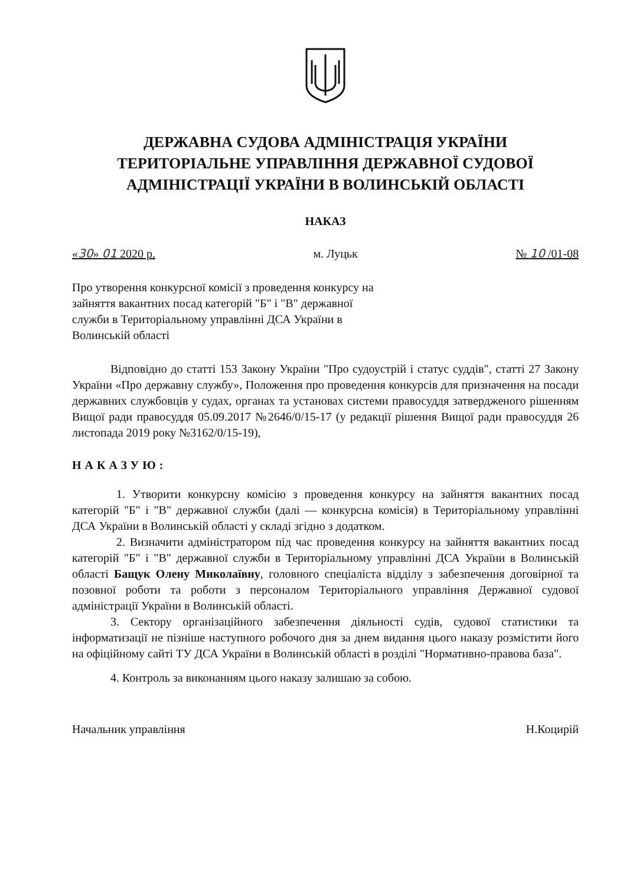ДЕРЖАВНА СУДОВА АДМІНІСТРАЦІЯ УКРАЇНИ
ТЕРИТОРІАЛЬНЕ УПРАВЛІННЯ ДЕРЖАВНОЇ СУДОВОЇ
АДМІНІСТРАЦІЇ УКРАЇНИ В ВОЛИНСЬКІЙ ОБЛАСТІ
НАКАЗ
«30» 01 2020 р. м. Луцьк № 10 /01-08
Про утворення конкурсної комісії з проведення конкурсу на зайняття вакантних посад категорій "Б" і "В" державної служби в Територіальному управлінні ДСА України в Волинській області
Відповідно до статті 153 Закону України "Про судоустрій і статус суддів", статті 27 Закону України «Про державну службу», Положення про проведення конкурсів для призначення на посади державних службовців у судах, органах та установах системи правосуддя затвердженого рішенням Вищої ради правосуддя 05.09.2017 №2646/0/15-17 (у редакції рішення Вищої ради правосуддя 26 листопада 2019 року №3162/0/15-19),
НАКАЗУЮ:
1. Утворити конкурсну комісію з проведення конкурсу на зайняття вакантних посад категорій "Б" і "В" державної служби (далі — конкурсна комісія) в Територіальному управлінні ДСА України в Волинській області у складі згідно з додатком.
2. Визначити адміністратором під час проведення конкурсу на зайняття вакантних посад категорій "Б" і "В" державної служби в Територіальному управлінні ДСА України в Волинській області Бащук Олену Миколаївну, головного спеціаліста відділу з забезпечення договірної та позовної роботи та роботи з персоналом Територіального управління Державної судової адміністрації України в Волинській області.
3. Сектору організаційного забезпечення діяльності судів, судової статистики та інформатизації не пізніше наступного робочого дня за днем видання цього наказу розмістити його на офіційному сайті ТУ ДСА України в Волинській області в розділі "Нормативно-правова база".
4. Контроль за виконанням цього наказу залишаю за собою.
Начальник управління Н.Коцирій